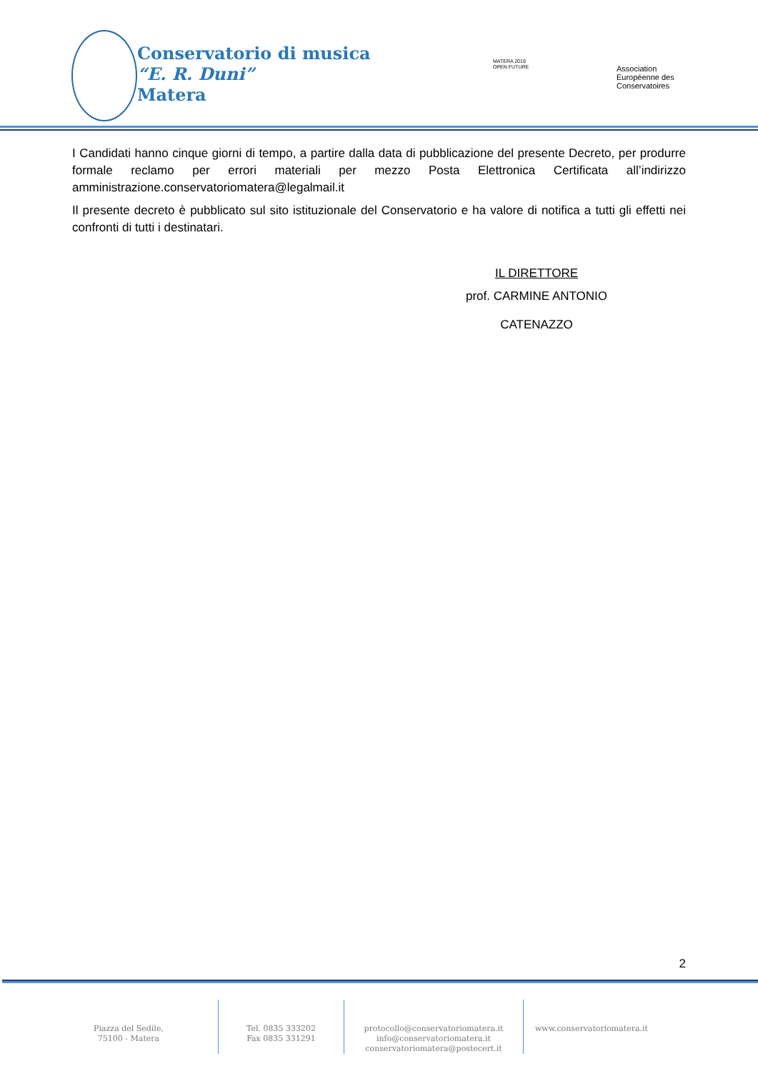Conservatorio di musica
“E. R. Duni”
Matera
MATERA 2019
OPEN FUTURE
Association
Européenne des
Conservatoires
I Candidati hanno cinque giorni di tempo, a partire dalla data di pubblicazione del presente Decreto, per produrre formale reclamo per errori materiali per mezzo Posta Elettronica Certificata all’indirizzo amministrazione.conservatoriomatera@legalmail.it
Il presente decreto è pubblicato sul sito istituzionale del Conservatorio e ha valore di notifica a tutti gli effetti nei confronti di tutti i destinatari.
IL DIRETTORE
prof. CARMINE ANTONIO CATENAZZO
2
Piazza del Sedile,
75100 - Matera
Tel. 0835 333202
Fax 0835 331291
protocollo@conservatoriomatera.it
info@conservatoriomatera.it
conservatoriomatera@postecert.it
www.conservatoriomatera.it